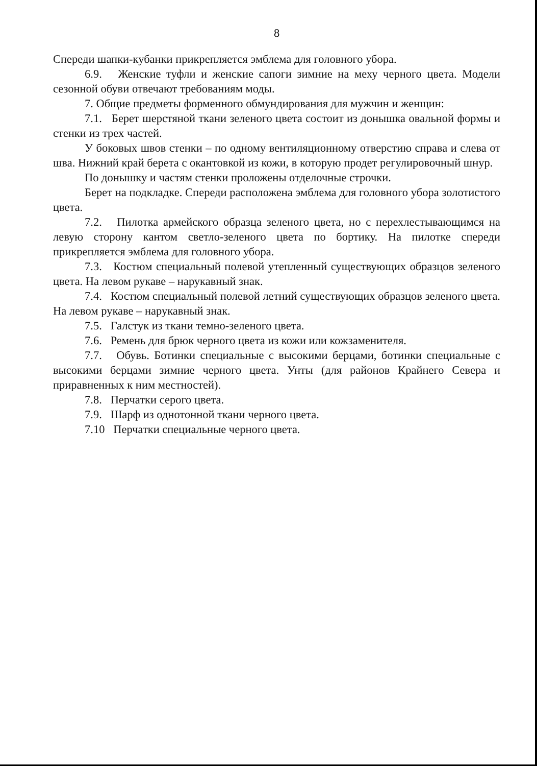8
Спереди шапки-кубанки прикрепляется эмблема для головного убора.
6.9. Женские туфли и женские сапоги зимние на меху черного цвета. Модели сезонной обуви отвечают требованиям моды.
7. Общие предметы форменного обмундирования для мужчин и женщин:
7.1. Берет шерстяной ткани зеленого цвета состоит из донышка овальной формы и стенки из трех частей.
У боковых швов стенки – по одному вентиляционному отверстию справа и слева от шва. Нижний край берета с окантовкой из кожи, в которую продет регулировочный шнур.
По донышку и частям стенки проложены отделочные строчки.
Берет на подкладке. Спереди расположена эмблема для головного убора золотистого цвета.
7.2. Пилотка армейского образца зеленого цвета, но с перехлестывающимся на левую сторону кантом светло-зеленого цвета по бортику. На пилотке спереди прикрепляется эмблема для головного убора.
7.3. Костюм специальный полевой утепленный существующих образцов зеленого цвета. На левом рукаве – нарукавный знак.
7.4. Костюм специальный полевой летний существующих образцов зеленого цвета. На левом рукаве – нарукавный знак.
7.5. Галстук из ткани темно-зеленого цвета.
7.6. Ремень для брюк черного цвета из кожи или кожзаменителя.
7.7. Обувь. Ботинки специальные с высокими берцами, ботинки специальные с высокими берцами зимние черного цвета. Унты (для районов Крайнего Севера и приравненных к ним местностей).
7.8. Перчатки серого цвета.
7.9. Шарф из однотонной ткани черного цвета.
7.10 Перчатки специальные черного цвета.